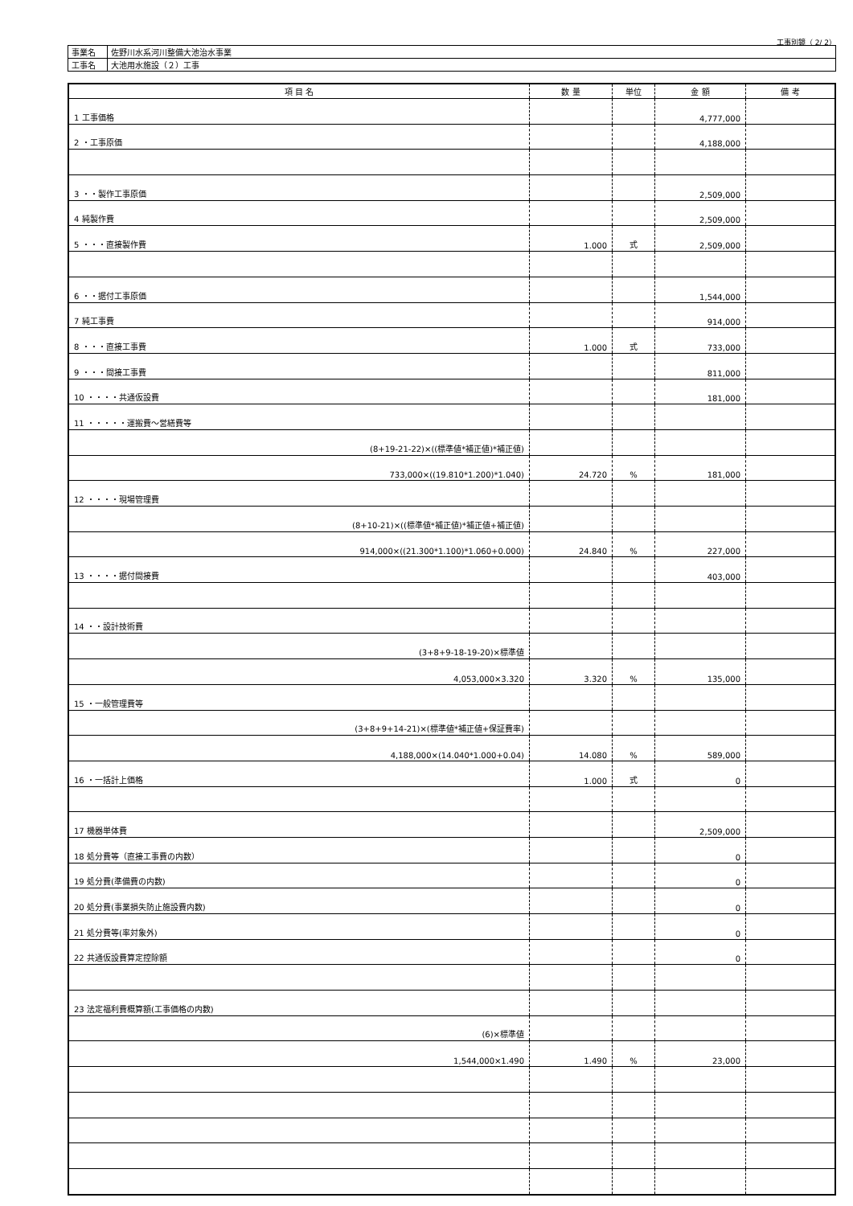工事別鏡（ 2/ 2）
| 事業名 | 佐野川水系河川整備大池治水事業 |
| 工事名 | 大池用水施設（２）工事 |
| 項 目 名 | 数 量 | 単位 | 金 額 | 備 考 |
| --- | --- | --- | --- | --- |
| 1 工事価格 | | | 4,777,000 | |
| 2 ・工事原価 | | | 4,188,000 | |
| 3 ・・製作工事原価 | | | 2,509,000 | |
| 4 純製作費 | | | 2,509,000 | |
| 5 ・・・直接製作費 | 1.000 | 式 | 2,509,000 | |
| 6 ・・据付工事原価 | | | 1,544,000 | |
| 7 純工事費 | | | 914,000 | |
| 8 ・・・直接工事費 | 1.000 | 式 | 733,000 | |
| 9 ・・・間接工事費 | | | 811,000 | |
| 10 ・・・・共通仮設費 | | | 181,000 | |
| 11 ・・・・・運搬費～営繕費等 | | | | |
| (8+19-21-22)×((標準値*補正値)*補正値) | | | | |
| 733,000×((19.810*1.200)*1.040) | 24.720 | % | 181,000 | |
| 12 ・・・・現場管理費 | | | | |
| (8+10-21)×((標準値*補正値)*補正値+補正値) | | | | |
| 914,000×((21.300*1.100)*1.060+0.000) | 24.840 | % | 227,000 | |
| 13 ・・・・据付間接費 | | | 403,000 | |
| 14 ・・設計技術費 | | | | |
| (3+8+9-18-19-20)×標準値 | | | | |
| 4,053,000×3.320 | 3.320 | % | 135,000 | |
| 15 ・一般管理費等 | | | | |
| (3+8+9+14-21)×(標準値*補正値+保証費率) | | | | |
| 4,188,000×(14.040*1.000+0.04) | 14.080 | % | 589,000 | |
| 16 ・一括計上価格 | 1.000 | 式 | 0 | |
| 17 機器単体費 | | | 2,509,000 | |
| 18 処分費等（直接工事費の内数） | | | 0 | |
| 19 処分費(準備費の内数) | | | 0 | |
| 20 処分費(事業損失防止施設費内数) | | | 0 | |
| 21 処分費等(率対象外) | | | 0 | |
| 22 共通仮設費算定控除額 | | | 0 | |
| 23 法定福利費概算額(工事価格の内数) | | | | |
| (6)×標準値 | | | | |
| 1,544,000×1.490 | 1.490 | % | 23,000 | |